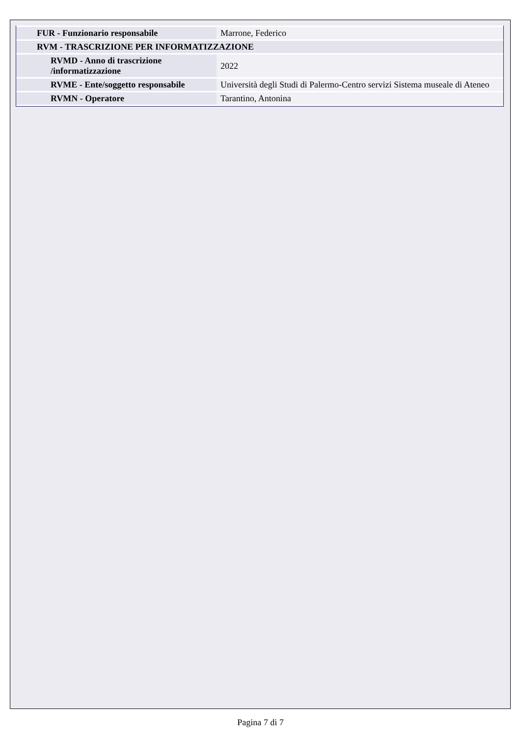| FUR - Funzionario responsabile | Marrone, Federico |
| RVM - TRASCRIZIONE PER INFORMATIZZAZIONE | |
| RVMD - Anno di trascrizione /informatizzazione | 2022 |
| RVME - Ente/soggetto responsabile | Università degli Studi di Palermo-Centro servizi Sistema museale di Ateneo |
| RVMN - Operatore | Tarantino, Antonina |
Pagina 7 di 7